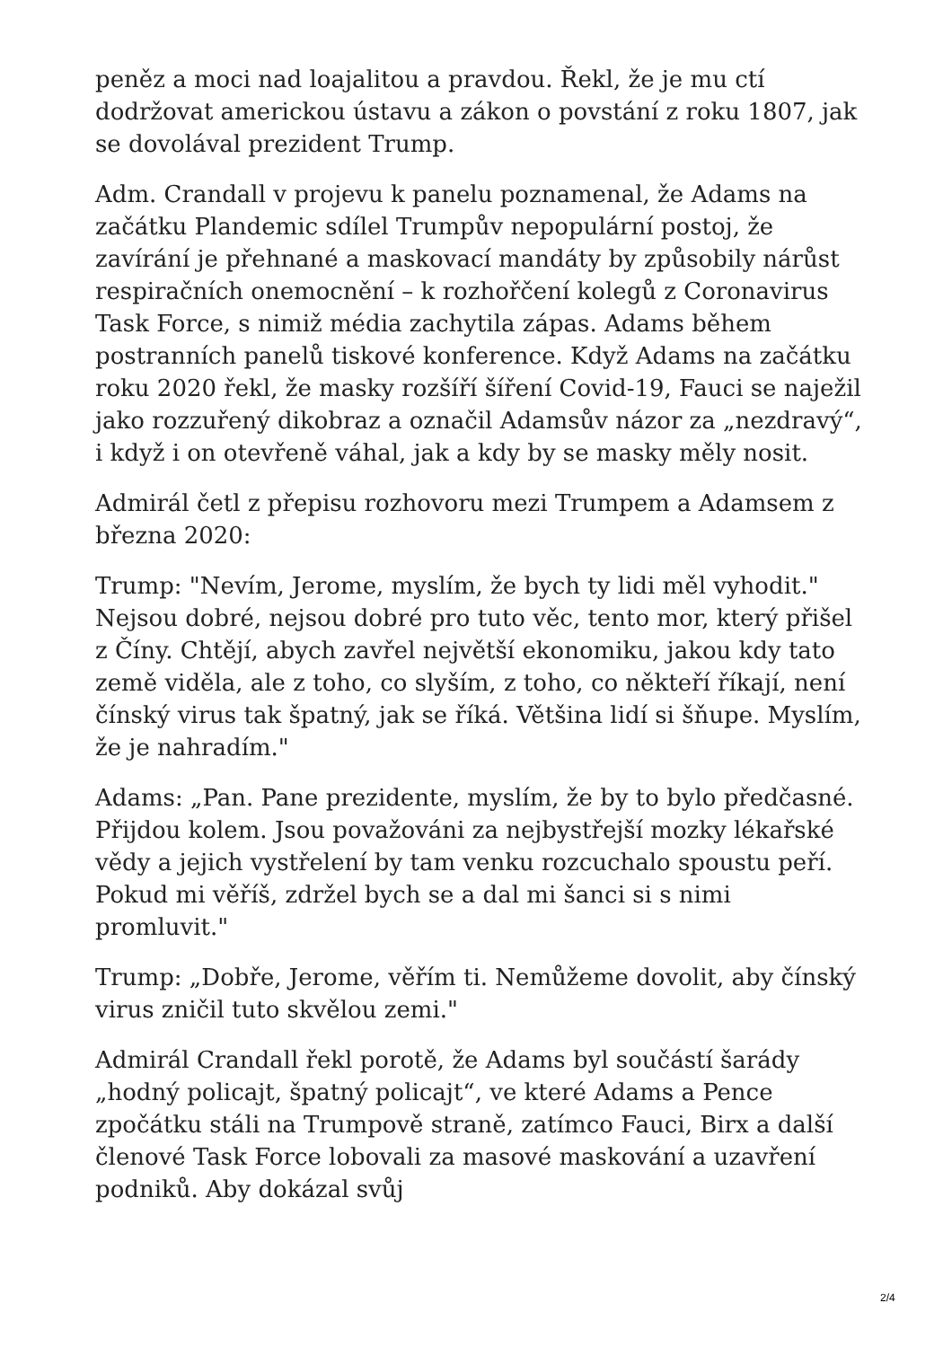peněz a moci nad loajalitou a pravdou. Řekl, že je mu ctí dodržovat americkou ústavu a zákon o povstání z roku 1807, jak se dovolával prezident Trump.
Adm. Crandall v projevu k panelu poznamenal, že Adams na začátku Plandemic sdílel Trumpův nepopulární postoj, že zavírání je přehnané a maskovací mandáty by způsobily nárůst respiračních onemocnění – k rozhořčení kolegů z Coronavirus Task Force, s nimiž média zachytila zápas. Adams během postranních panelů tiskové konference. Když Adams na začátku roku 2020 řekl, že masky rozšíří šíření Covid-19, Fauci se naježil jako rozzuřený dikobraz a označil Adamsův názor za „nezdravý“, i když i on otevřeně váhal, jak a kdy by se masky měly nosit.
Admirál četl z přepisu rozhovoru mezi Trumpem a Adamsem z března 2020:
Trump: "Nevím, Jerome, myslím, že bych ty lidi měl vyhodit." Nejsou dobré, nejsou dobré pro tuto věc, tento mor, který přišel z Číny. Chtějí, abych zavřel největší ekonomiku, jakou kdy tato země viděla, ale z toho, co slyším, z toho, co někteří říkají, není čínský virus tak špatný, jak se říká. Většina lidí si šňupe. Myslím, že je nahradím."
Adams: „Pan. Pane prezidente, myslím, že by to bylo předčasné. Přijdou kolem. Jsou považováni za nejbystřejší mozky lékařské vědy a jejich vystřelení by tam venku rozcuchalo spoustu peří. Pokud mi věříš, zdržel bych se a dal mi šanci si s nimi promluvit."
Trump: „Dobře, Jerome, věřím ti. Nemůžeme dovolit, aby čínský virus zničil tuto skvělou zemi."
Admirál Crandall řekl porotě, že Adams byl součástí šarády „hodný policajt, špatný policajt“, ve které Adams a Pence zpočátku stáli na Trumpově straně, zatímco Fauci, Birx a další členové Task Force lobovali za masové maskování a uzavření podniků. Aby dokázal svůj
2/4